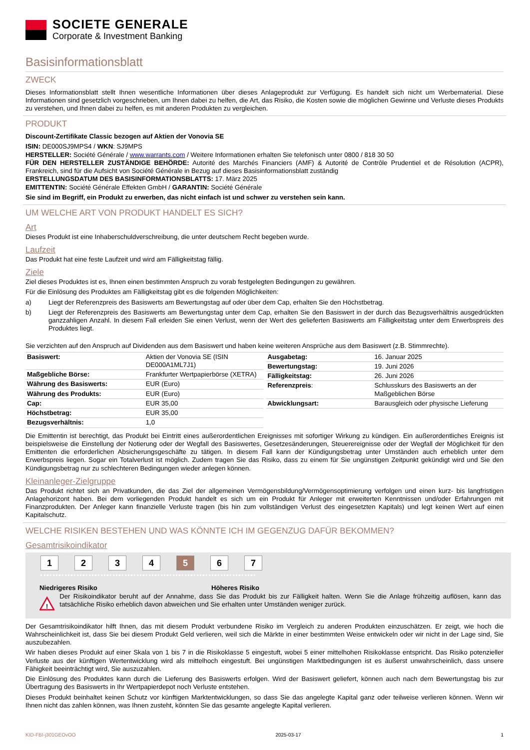SOCIETE GENERALE
Corporate & Investment Banking
Basisinformationsblatt
ZWECK
Dieses Informationsblatt stellt Ihnen wesentliche Informationen über dieses Anlageprodukt zur Verfügung. Es handelt sich nicht um Werbematerial. Diese Informationen sind gesetzlich vorgeschrieben, um Ihnen dabei zu helfen, die Art, das Risiko, die Kosten sowie die möglichen Gewinne und Verluste dieses Produkts zu verstehen, und Ihnen dabei zu helfen, es mit anderen Produkten zu vergleichen.
PRODUKT
Discount-Zertifikate Classic bezogen auf Aktien der Vonovia SE
ISIN: DE000SJ9MPS4 / WKN: SJ9MPS
HERSTELLER: Société Générale / www.warrants.com / Weitere Informationen erhalten Sie telefonisch unter 0800 / 818 30 50
FÜR DEN HERSTELLER ZUSTÄNDIGE BEHÖRDE: Autorité des Marchés Financiers (AMF) & Autorité de Contrôle Prudentiel et de Résolution (ACPR), Frankreich, sind für die Aufsicht von Société Générale in Bezug auf dieses Basisinformationsblatt zuständig
ERSTELLUNGSDATUM DES BASISINFORMATIONSBLATTS: 17. März 2025
EMITTENTIN: Société Générale Effekten GmbH / GARANTIN: Société Générale
Sie sind im Begriff, ein Produkt zu erwerben, das nicht einfach ist und schwer zu verstehen sein kann.
UM WELCHE ART VON PRODUKT HANDELT ES SICH?
Art
Dieses Produkt ist eine Inhaberschuldverschreibung, die unter deutschem Recht begeben wurde.
Laufzeit
Das Produkt hat eine feste Laufzeit und wird am Fälligkeitstag fällig.
Ziele
Ziel dieses Produktes ist es, Ihnen einen bestimmten Anspruch zu vorab festgelegten Bedingungen zu gewähren.
Für die Einlösung des Produktes am Fälligkeitstag gibt es die folgenden Möglichkeiten:
a) Liegt der Referenzpreis des Basiswerts am Bewertungstag auf oder über dem Cap, erhalten Sie den Höchstbetrag.
b) Liegt der Referenzpreis des Basiswerts am Bewertungstag unter dem Cap, erhalten Sie den Basiswert in der durch das Bezugsverhältnis ausgedrückten ganzzahligen Anzahl. In diesem Fall erleiden Sie einen Verlust, wenn der Wert des gelieferten Basiswerts am Fälligkeitstag unter dem Erwerbspreis des Produktes liegt.
Sie verzichten auf den Anspruch auf Dividenden aus dem Basiswert und haben keine weiteren Ansprüche aus dem Basiswert (z.B. Stimmrechte).
| Basiswert: | Aktien der Vonovia SE (ISIN DE000A1ML7J1) |
| Maßgebliche Börse: | Frankfurter Wertpapierbörse (XETRA) |
| Währung des Basiswerts: | EUR (Euro) |
| Währung des Produkts: | EUR (Euro) |
| Cap: | EUR 35,00 |
| Höchstbetrag: | EUR 35,00 |
| Bezugsverhältnis: | 1,0 |
| Ausgabetag: | 16. Januar 2025 |
| Bewertungstag: | 19. Juni 2026 |
| Fälligkeitstag: | 26. Juni 2026 |
| Referenzpreis : | Schlusskurs des Basiswerts an der Maßgeblichen Börse |
| Abwicklungsart: | Barausgleich oder physische Lieferung |
Die Emittentin ist berechtigt, das Produkt bei Eintritt eines außerordentlichen Ereignisses mit sofortiger Wirkung zu kündigen. Ein außerordentliches Ereignis ist beispielsweise die Einstellung der Notierung oder der Wegfall des Basiswertes, Gesetzesänderungen, Steuerereignisse oder der Wegfall der Möglichkeit für den Emittenten die erforderlichen Absicherungsgeschäfte zu tätigen. In diesem Fall kann der Kündigungsbetrag unter Umständen auch erheblich unter dem Erwerbspreis liegen. Sogar ein Totalverlust ist möglich. Zudem tragen Sie das Risiko, dass zu einem für Sie ungünstigen Zeitpunkt gekündigt wird und Sie den Kündigungsbetrag nur zu schlechteren Bedingungen wieder anlegen können.
Kleinanleger-Zielgruppe
Das Produkt richtet sich an Privatkunden, die das Ziel der allgemeinen Vermögensbildung/Vermögensoptimierung verfolgen und einen kurz- bis langfristigen Anlagehorizont haben. Bei dem vorliegenden Produkt handelt es sich um ein Produkt für Anleger mit erweiterten Kenntnissen und/oder Erfahrungen mit Finanzprodukten. Der Anleger kann finanzielle Verluste tragen (bis hin zum vollständigen Verlust des eingesetzten Kapitals) und legt keinen Wert auf einen Kapitalschutz.
WELCHE RISIKEN BESTEHEN UND WAS KÖNNTE ICH IM GEGENZUG DAFÜR BEKOMMEN?
Gesamtrisikoindikator
1 2 3 4 5 6 7
Niedrigeres Risiko Höheres Risiko
!
Der Risikoindikator beruht auf der Annahme, dass Sie das Produkt bis zur Fälligkeit halten. Wenn Sie die Anlage frühzeitig auflösen, kann das tatsächliche Risiko erheblich davon abweichen und Sie erhalten unter Umständen weniger zurück.
Der Gesamtrisikoindikator hilft Ihnen, das mit diesem Produkt verbundene Risiko im Vergleich zu anderen Produkten einzuschätzen. Er zeigt, wie hoch die Wahrscheinlichkeit ist, dass Sie bei diesem Produkt Geld verlieren, weil sich die Märkte in einer bestimmten Weise entwickeln oder wir nicht in der Lage sind, Sie auszubezahlen.
Wir haben dieses Produkt auf einer Skala von 1 bis 7 in die Risikoklasse 5 eingestuft, wobei 5 einer mittelhohen Risikoklasse entspricht. Das Risiko potenzieller Verluste aus der künftigen Wertentwicklung wird als mittelhoch eingestuft. Bei ungünstigen Marktbedingungen ist es äußerst unwahrscheinlich, dass unsere Fähigkeit beeinträchtigt wird, Sie auszuzahlen.
Die Einlösung des Produktes kann durch die Lieferung des Basiswerts erfolgen. Wird der Basiswert geliefert, können auch nach dem Bewertungstag bis zur Übertragung des Basiswerts in Ihr Wertpapierdepot noch Verluste entstehen.
Dieses Produkt beinhaltet keinen Schutz vor künftigen Marktentwicklungen, so dass Sie das angelegte Kapital ganz oder teilweise verlieren können. Wenn wir Ihnen nicht das zahlen können, was Ihnen zusteht, könnten Sie das gesamte angelegte Kapital verlieren.
KID-FBI-j301GEOvOO 2025-03-17 1